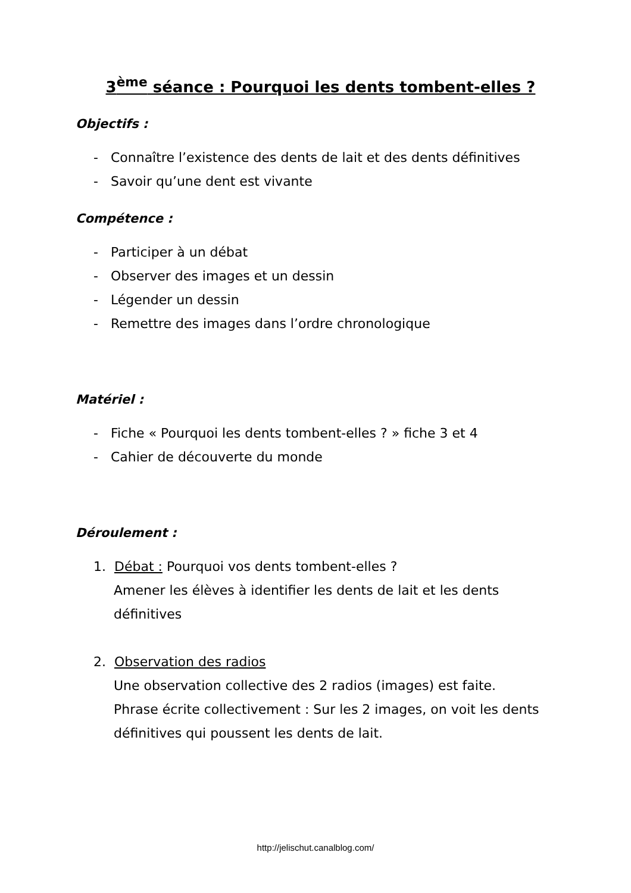3<sup>ème</sup> séance : Pourquoi les dents tombent-elles ?
Objectifs :
- Connaître l’existence des dents de lait et des dents définitives
- Savoir qu’une dent est vivante
Compétence :
- Participer à un débat
- Observer des images et un dessin
- Légender un dessin
- Remettre des images dans l’ordre chronologique
Matériel :
- Fiche « Pourquoi les dents tombent-elles ? » fiche 3 et 4
- Cahier de découverte du monde
Déroulement :
1. Débat : Pourquoi vos dents tombent-elles ?
Amener les élèves à identifier les dents de lait et les dents définitives
2. Observation des radios
Une observation collective des 2 radios (images) est faite.
Phrase écrite collectivement : Sur les 2 images, on voit les dents définitives qui poussent les dents de lait.
http://jelischut.canalblog.com/